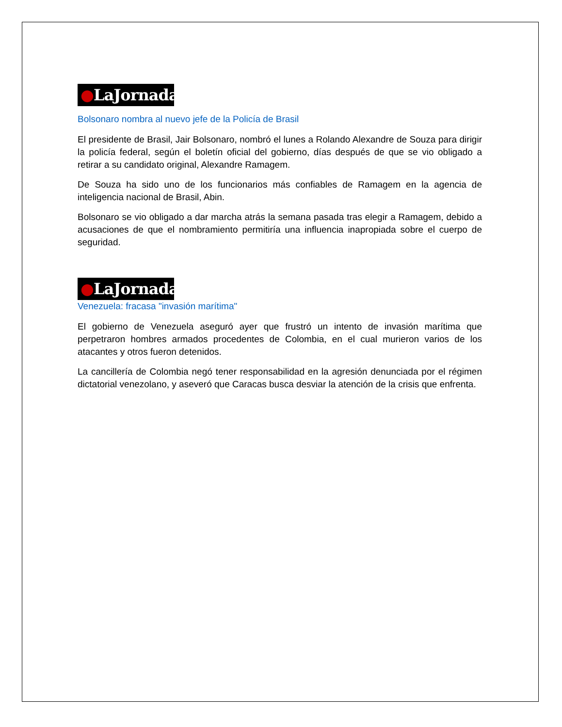●LaJornada
Bolsonaro nombra al nuevo jefe de la Policía de Brasil
El presidente de Brasil, Jair Bolsonaro, nombró el lunes a Rolando Alexandre de Souza para dirigir la policía federal, según el boletín oficial del gobierno, días después de que se vio obligado a retirar a su candidato original, Alexandre Ramagem.
De Souza ha sido uno de los funcionarios más confiables de Ramagem en la agencia de inteligencia nacional de Brasil, Abin.
Bolsonaro se vio obligado a dar marcha atrás la semana pasada tras elegir a Ramagem, debido a acusaciones de que el nombramiento permitiría una influencia inapropiada sobre el cuerpo de seguridad.
●LaJornada
Venezuela: fracasa "invasión marítima"
El gobierno de Venezuela aseguró ayer que frustró un intento de invasión marítima que perpetraron hombres armados procedentes de Colombia, en el cual murieron varios de los atacantes y otros fueron detenidos.
La cancillería de Colombia negó tener responsabilidad en la agresión denunciada por el régimen dictatorial venezolano, y aseveró que Caracas busca desviar la atención de la crisis que enfrenta.